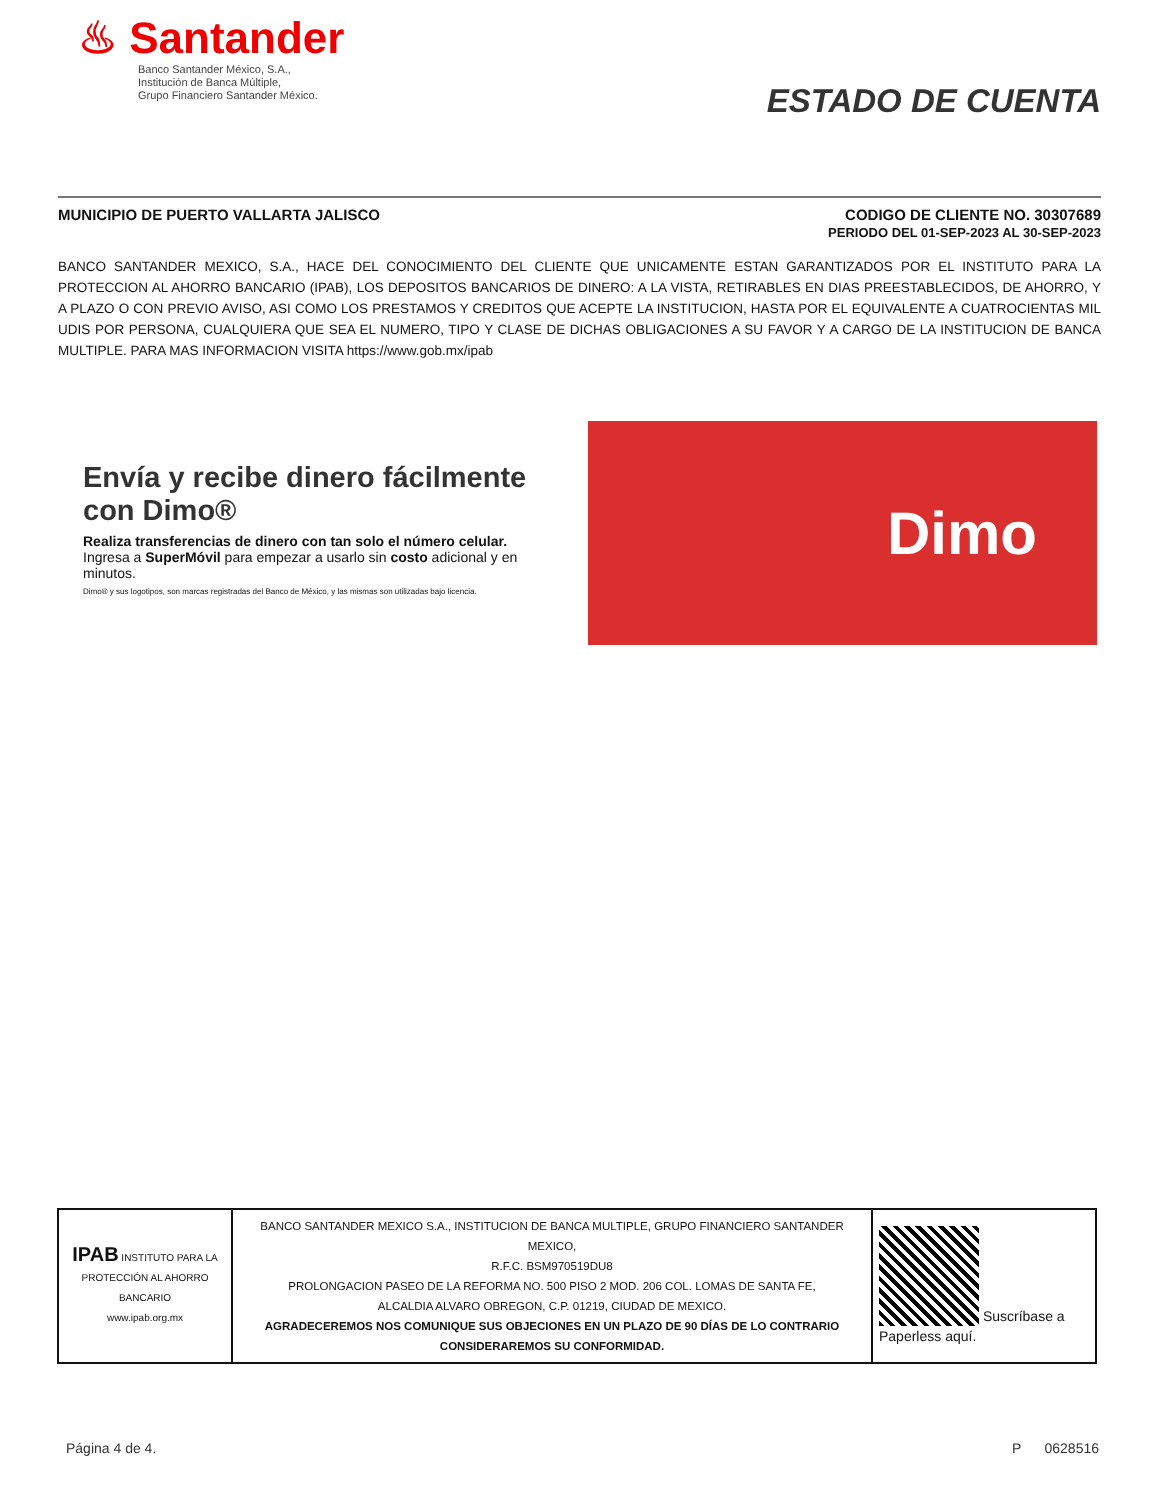♨ Santander
Banco Santander México, S.A.,
Institución de Banca Múltiple,
Grupo Financiero Santander México.
ESTADO DE CUENTA
MUNICIPIO DE PUERTO VALLARTA JALISCO CODIGO DE CLIENTE NO. 30307689
PERIODO DEL 01-SEP-2023 AL 30-SEP-2023
BANCO SANTANDER MEXICO, S.A., HACE DEL CONOCIMIENTO DEL CLIENTE QUE UNICAMENTE ESTAN GARANTIZADOS POR EL INSTITUTO PARA LA PROTECCION AL AHORRO BANCARIO (IPAB), LOS DEPOSITOS BANCARIOS DE DINERO: A LA VISTA, RETIRABLES EN DIAS PREESTABLECIDOS, DE AHORRO, Y A PLAZO O CON PREVIO AVISO, ASI COMO LOS PRESTAMOS Y CREDITOS QUE ACEPTE LA INSTITUCION, HASTA POR EL EQUIVALENTE A CUATROCIENTAS MIL UDIS POR PERSONA, CUALQUIERA QUE SEA EL NUMERO, TIPO Y CLASE DE DICHAS OBLIGACIONES A SU FAVOR Y A CARGO DE LA INSTITUCION DE BANCA MULTIPLE. PARA MAS INFORMACION VISITA https://www.gob.mx/ipab
Envía y recibe dinero fácilmente con Dimo®
Realiza transferencias de dinero con tan solo el número celular.
Ingresa a SuperMóvil para empezar a usarlo sin costo adicional y en minutos.
Dimo® y sus logotipos, son marcas registradas del Banco de México, y las mismas son utilizadas bajo licencia.
Dimo
| IPAB INSTITUTO PARA LA PROTECCIÓN AL AHORRO BANCARIO www.ipab.org.mx | BANCO SANTANDER MEXICO S.A., INSTITUCION DE BANCA MULTIPLE, GRUPO FINANCIERO SANTANDER MEXICO, R.F.C. BSM970519DU8 PROLONGACION PASEO DE LA REFORMA NO. 500 PISO 2 MOD. 206 COL. LOMAS DE SANTA FE, ALCALDIA ALVARO OBREGON, C.P. 01219, CIUDAD DE MEXICO. AGRADECEREMOS NOS COMUNIQUE SUS OBJECIONES EN UN PLAZO DE 90 DÍAS DE LO CONTRARIO CONSIDERAREMOS SU CONFORMIDAD. | Suscríbase a Paperless aquí. |
Página 4 de 4. P 0628516